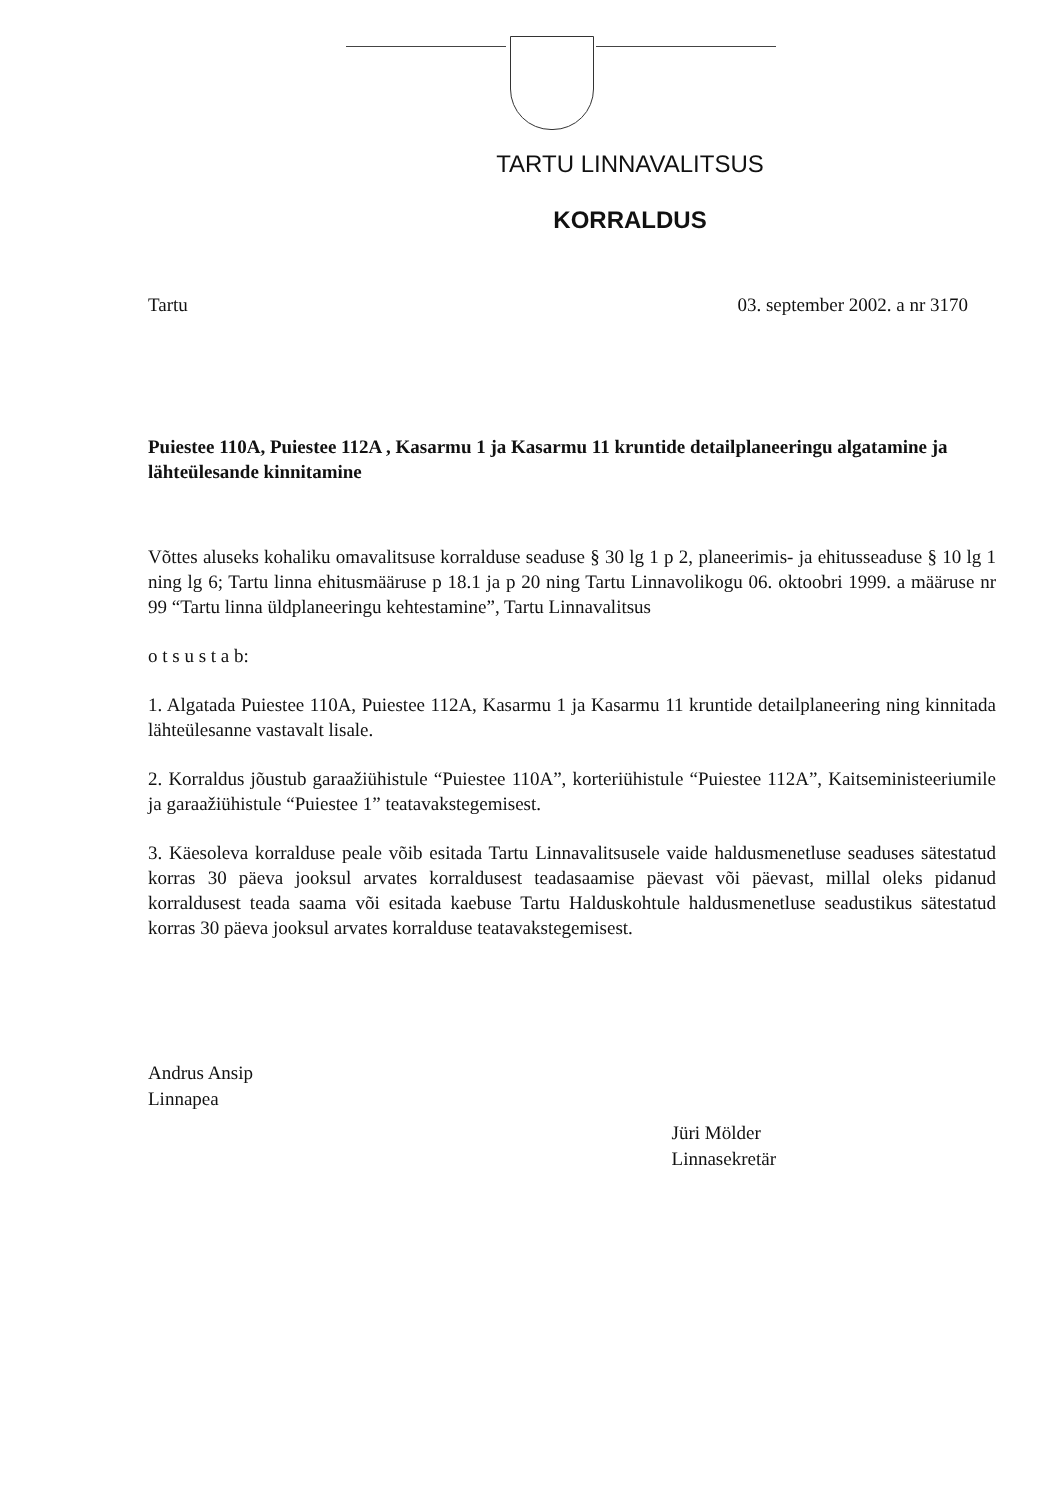TARTU LINNAVALITSUS
KORRALDUS
Tartu 03. september 2002. a nr 3170
Puiestee 110A, Puiestee 112A , Kasarmu 1 ja Kasarmu 11 kruntide detailplaneeringu algatamine ja lähteülesande kinnitamine
Võttes aluseks kohaliku omavalitsuse korralduse seaduse § 30 lg 1 p 2, planeerimis- ja ehitusseaduse § 10 lg 1 ning lg 6; Tartu linna ehitusmääruse p 18.1 ja p 20 ning Tartu Linnavolikogu 06. oktoobri 1999. a määruse nr 99 “Tartu linna üldplaneeringu kehtestamine”, Tartu Linnavalitsus
o t s u s t a b:
1. Algatada Puiestee 110A, Puiestee 112A, Kasarmu 1 ja Kasarmu 11 kruntide detailplaneering ning kinnitada lähteülesanne vastavalt lisale.
2. Korraldus jõustub garaažiühistule “Puiestee 110A”, korteriühistule “Puiestee 112A”, Kaitseministeeriumile ja garaažiühistule “Puiestee 1” teatavakstegemisest.
3. Käesoleva korralduse peale võib esitada Tartu Linnavalitsusele vaide haldusmenetluse seaduses sätestatud korras 30 päeva jooksul arvates korraldusest teadasaamise päevast või päevast, millal oleks pidanud korraldusest teada saama või esitada kaebuse Tartu Halduskohtule haldusmenetluse seadustikus sätestatud korras 30 päeva jooksul arvates korralduse teatavakstegemisest.
Andrus Ansip
Linnapea
Jüri Mölder
Linnasekretär